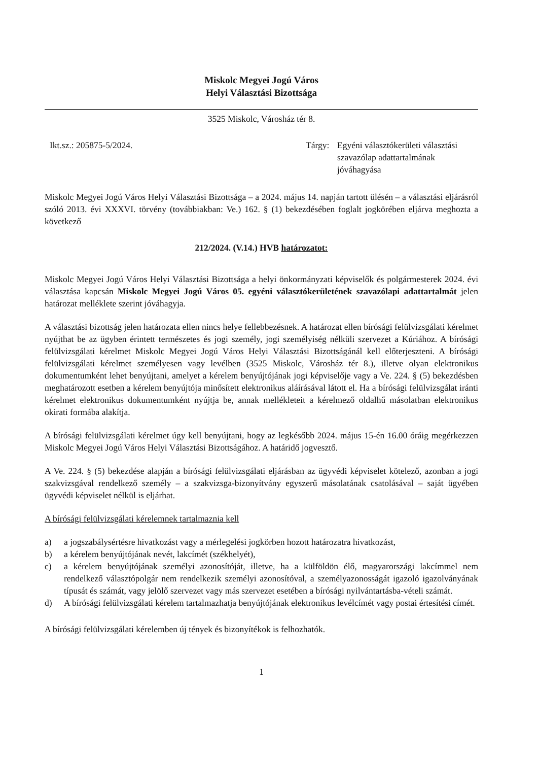Miskolc Megyei Jogú Város
Helyi Választási Bizottsága
3525 Miskolc, Városház tér 8.
Ikt.sz.: 205875-5/2024. Tárgy: Egyéni választókerületi választási szavazólap adattartalmának jóváhagyása
Miskolc Megyei Jogú Város Helyi Választási Bizottsága – a 2024. május 14. napján tartott ülésén – a választási eljárásról szóló 2013. évi XXXVI. törvény (továbbiakban: Ve.) 162. § (1) bekezdésében foglalt jogkörében eljárva meghozta a következő
212/2024. (V.14.) HVB határozatot:
Miskolc Megyei Jogú Város Helyi Választási Bizottsága a helyi önkormányzati képviselők és polgármesterek 2024. évi választása kapcsán Miskolc Megyei Jogú Város 05. egyéni választókerületének szavazólapi adattartalmát jelen határozat melléklete szerint jóváhagyja.
A választási bizottság jelen határozata ellen nincs helye fellebbezésnek. A határozat ellen bírósági felülvizsgálati kérelmet nyújthat be az ügyben érintett természetes és jogi személy, jogi személyiség nélküli szervezet a Kúriához. A bírósági felülvizsgálati kérelmet Miskolc Megyei Jogú Város Helyi Választási Bizottságánál kell előterjeszteni. A bírósági felülvizsgálati kérelmet személyesen vagy levélben (3525 Miskolc, Városház tér 8.), illetve olyan elektronikus dokumentumként lehet benyújtani, amelyet a kérelem benyújtójának jogi képviselője vagy a Ve. 224. § (5) bekezdésben meghatározott esetben a kérelem benyújtója minősített elektronikus aláírásával látott el. Ha a bírósági felülvizsgálat iránti kérelmet elektronikus dokumentumként nyújtja be, annak mellékleteit a kérelmező oldalhű másolatban elektronikus okirati formába alakítja.
A bírósági felülvizsgálati kérelmet úgy kell benyújtani, hogy az legkésőbb 2024. május 15-én 16.00 óráig megérkezzen Miskolc Megyei Jogú Város Helyi Választási Bizottságához. A határidő jogvesztő.
A Ve. 224. § (5) bekezdése alapján a bírósági felülvizsgálati eljárásban az ügyvédi képviselet kötelező, azonban a jogi szakvizsgával rendelkező személy – a szakvizsga-bizonyítvány egyszerű másolatának csatolásával – saját ügyében ügyvédi képviselet nélkül is eljárhat.
A bírósági felülvizsgálati kérelemnek tartalmaznia kell
a) a jogszabálysértésre hivatkozást vagy a mérlegelési jogkörben hozott határozatra hivatkozást,
b) a kérelem benyújtójának nevét, lakcímét (székhelyét),
c) a kérelem benyújtójának személyi azonosítóját, illetve, ha a külföldön élő, magyarországi lakcímmel nem rendelkező választópolgár nem rendelkezik személyi azonosítóval, a személyazonosságát igazoló igazolványának típusát és számát, vagy jelölő szervezet vagy más szervezet esetében a bírósági nyilvántartásba-vételi számát.
d) A bírósági felülvizsgálati kérelem tartalmazhatja benyújtójának elektronikus levélcímét vagy postai értesítési címét.
A bírósági felülvizsgálati kérelemben új tények és bizonyítékok is felhozhatók.
1